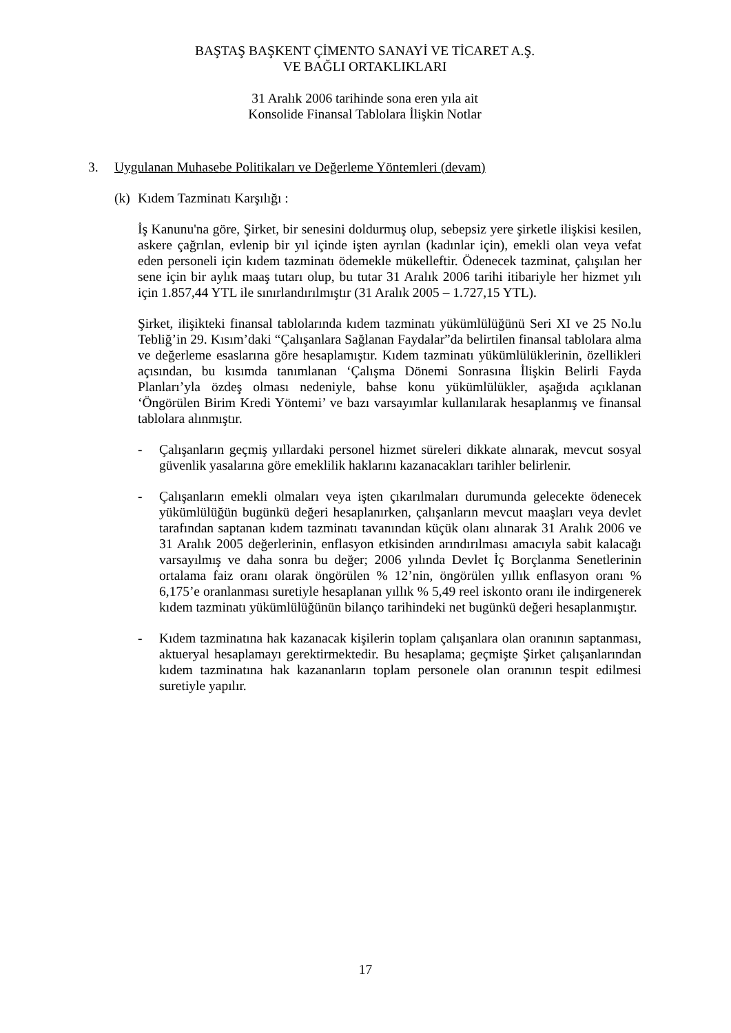BAŞTAŞ BAŞKENT ÇİMENTO SANAYİ VE TİCARET A.Ş.
VE BAĞLI ORTAKLIKLARI
31 Aralık 2006 tarihinde sona eren yıla ait
Konsolide Finansal Tablolara İlişkin Notlar
3. Uygulanan Muhasebe Politikaları ve Değerleme Yöntemleri (devam)
(k) Kıdem Tazminatı Karşılığı :
İş Kanunu'na göre, Şirket, bir senesini doldurmuş olup, sebepsiz yere şirketle ilişkisi kesilen, askere çağrılan, evlenip bir yıl içinde işten ayrılan (kadınlar için), emekli olan veya vefat eden personeli için kıdem tazminatı ödemekle mükelleftir. Ödenecek tazminat, çalışılan her sene için bir aylık maaş tutarı olup, bu tutar 31 Aralık 2006 tarihi itibariyle her hizmet yılı için 1.857,44 YTL ile sınırlandırılmıştır (31 Aralık 2005 – 1.727,15 YTL).
Şirket, ilişikteki finansal tablolarında kıdem tazminatı yükümlülüğünü Seri XI ve 25 No.lu Tebliğ’in 29. Kısım’daki “Çalışanlara Sağlanan Faydalar”da belirtilen finansal tablolara alma ve değerleme esaslarına göre hesaplamıştır. Kıdem tazminatı yükümlülüklerinin, özellikleri açısından, bu kısımda tanımlanan ‘Çalışma Dönemi Sonrasına İlişkin Belirli Fayda Planları’yla özdeş olması nedeniyle, bahse konu yükümlülükler, aşağıda açıklanan ‘Öngörülen Birim Kredi Yöntemi’ ve bazı varsayımlar kullanılarak hesaplanmış ve finansal tablolara alınmıştır.
- Çalışanların geçmiş yıllardaki personel hizmet süreleri dikkate alınarak, mevcut sosyal güvenlik yasalarına göre emeklilik haklarını kazanacakları tarihler belirlenir.
- Çalışanların emekli olmaları veya işten çıkarılmaları durumunda gelecekte ödenecek yükümlülüğün bugünkü değeri hesaplanırken, çalışanların mevcut maaşları veya devlet tarafından saptanan kıdem tazminatı tavanından küçük olanı alınarak 31 Aralık 2006 ve 31 Aralık 2005 değerlerinin, enflasyon etkisinden arındırılması amacıyla sabit kalacağı varsayılmış ve daha sonra bu değer; 2006 yılında Devlet İç Borçlanma Senetlerinin ortalama faiz oranı olarak öngörülen % 12’nin, öngörülen yıllık enflasyon oranı % 6,175’e oranlanması suretiyle hesaplanan yıllık % 5,49 reel iskonto oranı ile indirgenerek kıdem tazminatı yükümlülüğünün bilanço tarihindeki net bugünkü değeri hesaplanmıştır.
- Kıdem tazminatına hak kazanacak kişilerin toplam çalışanlara olan oranının saptanması, aktueryal hesaplamayı gerektirmektedir. Bu hesaplama; geçmişte Şirket çalışanlarından kıdem tazminatına hak kazananların toplam personele olan oranının tespit edilmesi suretiyle yapılır.
17